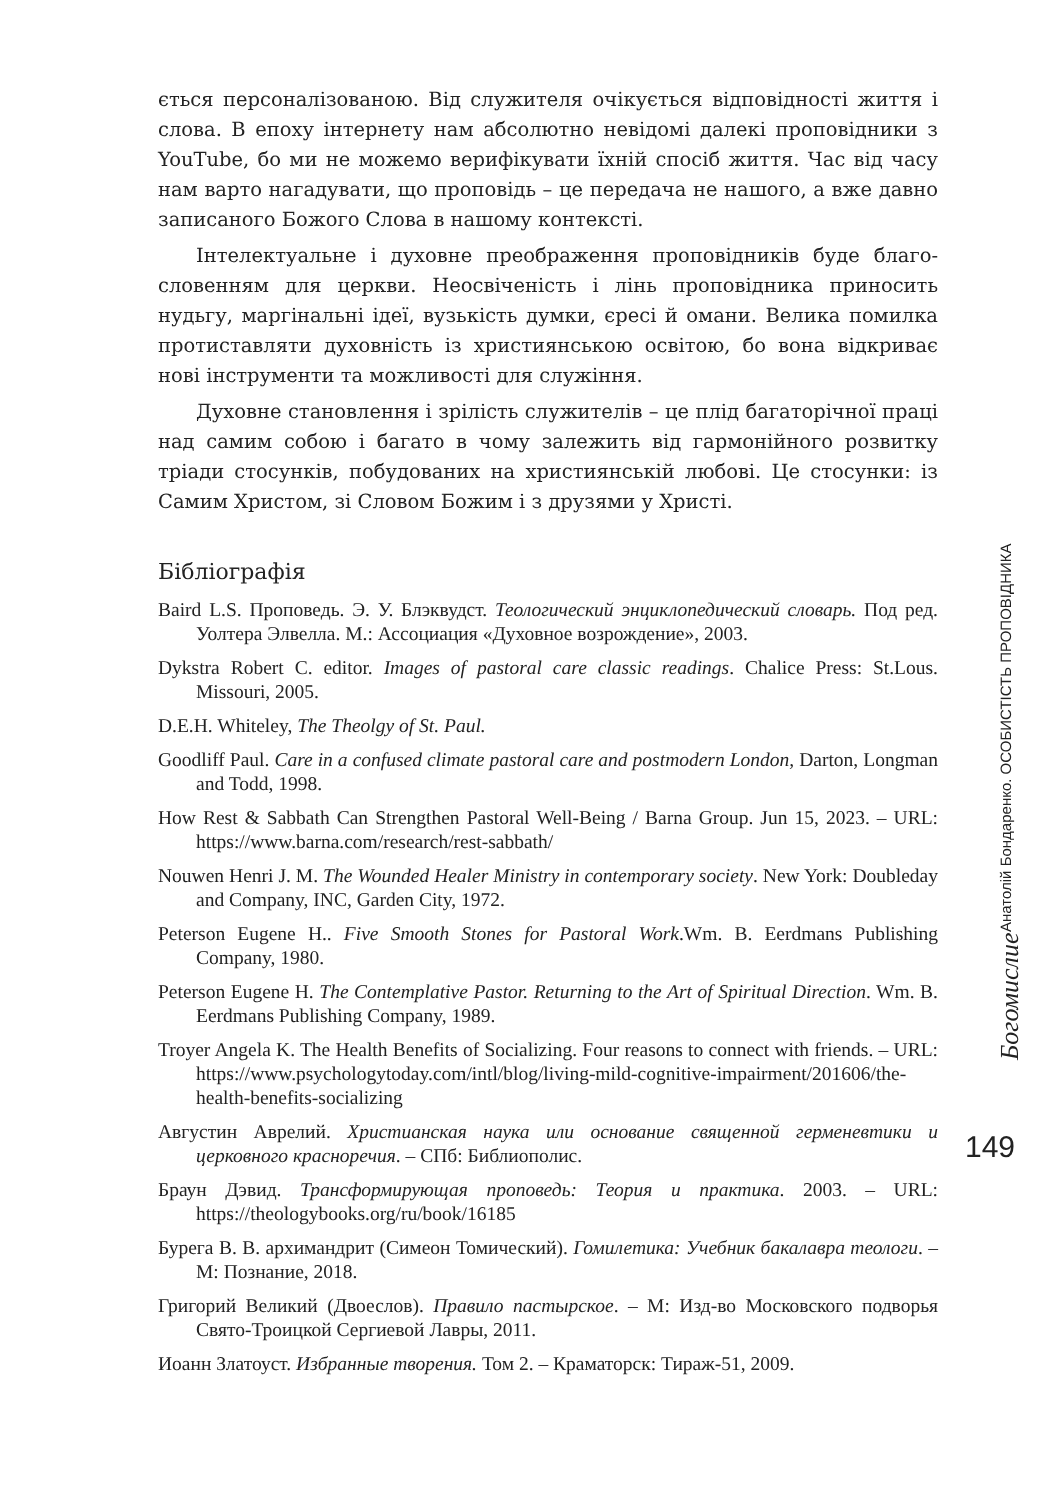ється персоналізованою. Від служителя очікується відповідності життя і слова. В епоху інтернету нам абсолютно невідомі далекі проповідники з YouTube, бо ми не можемо верифікувати їхній спосіб життя. Час від часу нам варто нагадувати, що проповідь – це передача не нашого, а вже давно записаного Божого Слова в нашому контексті.
Інтелектуальне і духовне преображення проповідників буде благо­словенням для церкви. Неосвіченість і лінь проповідника приносить нудьгу, маргінальні ідеї, вузькість думки, єресі й омани. Велика помилка протиставляти духовність із християнською освітою, бо вона відкриває нові інструменти та можливості для служіння.
Духовне становлення і зрілість служителів – це плід багаторічної праці над самим собою і багато в чому залежить від гармонійного роз­витку тріади стосунків, побудованих на християнській любові. Це сто­сунки: із Самим Христом, зі Словом Божим і з друзями у Христі.
Бібліографія
Baird L.S. Проповедь. Э. У. Блэквудст. Теологический энциклопедический словарь. Под ред. Уолтера Элвелла. М.: Ассоциация «Духовное возрождение», 2003.
Dykstra Robert C. editor. Images of pastoral care classic readings. Chalice Press: St.Lous. Missouri, 2005.
D.E.H. Whiteley, The Theolgy of St. Paul.
Goodliff Paul. Care in a confused climate pastoral care and postmodern London, Darton, Longman and Todd, 1998.
How Rest & Sabbath Can Strengthen Pastoral Well-Being / Barna Group. Jun 15, 2023. – URL: https://www.barna.com/research/rest-sabbath/
Nouwen Henri J. M. The Wounded Healer Ministry in contemporary society. New York: Doubleday and Company, INC, Garden City, 1972.
Peterson Eugene H.. Five Smooth Stones for Pastoral Work.Wm. B. Eerdmans Publishing Company, 1980.
Peterson Eugene H. The Contemplative Pastor. Returning to the Art of Spiritual Direction. Wm. B. Eerdmans Publishing Company, 1989.
Troyer Angela K. The Health Benefits of Socializing. Four reasons to connect with friends. – URL: https://www.psychologytoday.com/intl/blog/living-mild-cognitive-impairment/201606/the-health-benefits-socializing
Августин Аврелий. Христианская наука или основание священной герменевтики и церковного красноречия. – СПб: Библиополис.
Браун Дэвид. Трансформирующая проповедь: Теория и практика. 2003. – URL: https://theologybooks.org/ru/book/16185
Бурега В. В. архимандрит (Симеон Томический). Гомилетика: Учебник бакалавра теологи. – М: Познание, 2018.
Григорий Великий (Двоеслов). Правило пастырское. – М: Изд-во Московского подворья Свято-Троицкой Сергиевой Лавры, 2011.
Иоанн Златоуст. Избранные творения. Том 2. – Краматорск: Тираж-51, 2009.
Богомислие Анатолій Бондаренко. ОСОБИСТІСТЬ ПРОПОВІДНИКА
149